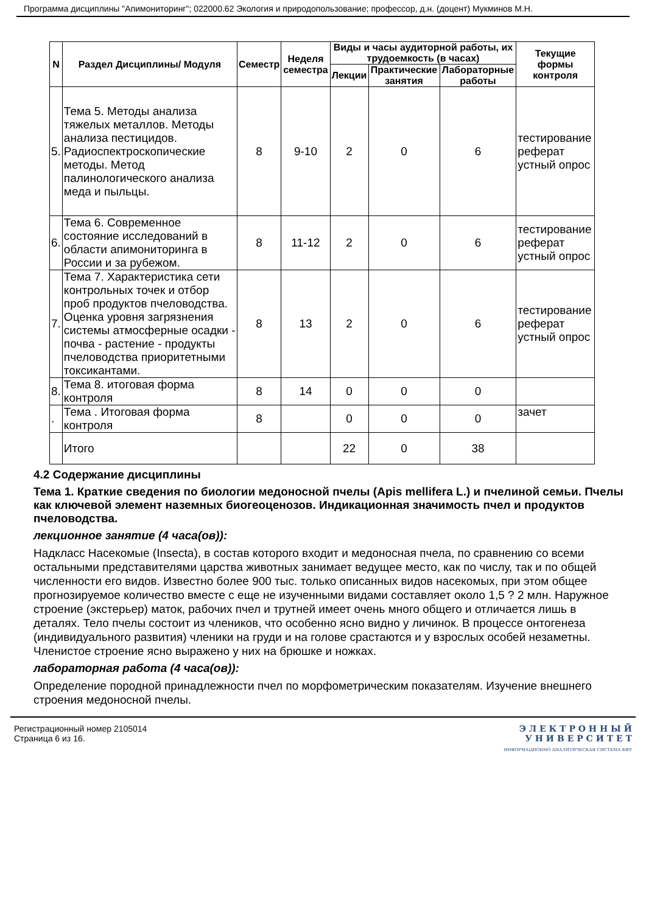Программа дисциплины "Апимониторинг"; 022000.62 Экология и природопользование; профессор, д.н. (доцент) Мукминов М.Н.
| N | Раздел Дисциплины/ Модуля | Семестр | Неделя семестра | Виды и часы аудиторной работы, их трудоемкость (в часах) | | | Текущие формы контроля |
| --- | --- | --- | --- | --- | --- | --- | --- |
| | | | | Лекции | Практические занятия | Лабораторные работы | |
| 5. | Тема 5. Методы анализа тяжелых металлов. Методы анализа пестицидов. Радиоспектроскопические методы. Метод палинологического анализа меда и пыльцы. | 8 | 9-10 | 2 | 0 | 6 | тестирование реферат устный опрос |
| 6. | Тема 6. Современное состояние исследований в области апимониторинга в России и за рубежом. | 8 | 11-12 | 2 | 0 | 6 | тестирование реферат устный опрос |
| 7. | Тема 7. Характеристика сети контрольных точек и отбор проб продуктов пчеловодства. Оценка уровня загрязнения системы атмосферные осадки - почва - растение - продукты пчеловодства приоритетными токсикантами. | 8 | 13 | 2 | 0 | 6 | тестирование реферат устный опрос |
| 8. | Тема 8. итоговая форма контроля | 8 | 14 | 0 | 0 | 0 | |
| . | Тема . Итоговая форма контроля | 8 | | 0 | 0 | 0 | зачет |
| | Итого | | | 22 | 0 | 38 | |
4.2 Содержание дисциплины
Тема 1. Краткие сведения по биологии медоносной пчелы (Apis mellifera L.) и пчелиной семьи. Пчелы как ключевой элемент наземных биогеоценозов. Индикационная значимость пчел и продуктов пчеловодства.
лекционное занятие (4 часа(ов)):
Надкласс Насекомые (Insecta), в состав которого входит и медоносная пчела, по сравнению со всеми остальными представителями царства животных занимает ведущее место, как по числу, так и по общей численности его видов. Известно более 900 тыс. только описанных видов насекомых, при этом общее прогнозируемое количество вместе с еще не изученными видами составляет около 1,5 ? 2 млн. Наружное строение (экстерьер) маток, рабочих пчел и трутней имеет очень много общего и отличается лишь в деталях. Тело пчелы состоит из члеников, что особенно ясно видно у личинок. В процессе онтогенеза (индивидуального развития) членики на груди и на голове срастаются и у взрослых особей незаметны. Членистое строение ясно выражено у них на брюшке и ножках.
лабораторная работа (4 часа(ов)):
Определение породной принадлежности пчел по морфометрическим показателям. Изучение внешнего строения медоносной пчелы.
Регистрационный номер 2105014
Страница 6 из 16.
Э Л Е К Т Р О Н Н Ы Й
У Н И В Е Р С И Т Е Т
ИНФОРМАЦИОННО АНАЛИТИЧЕСКАЯ СИСТЕМА КФУ